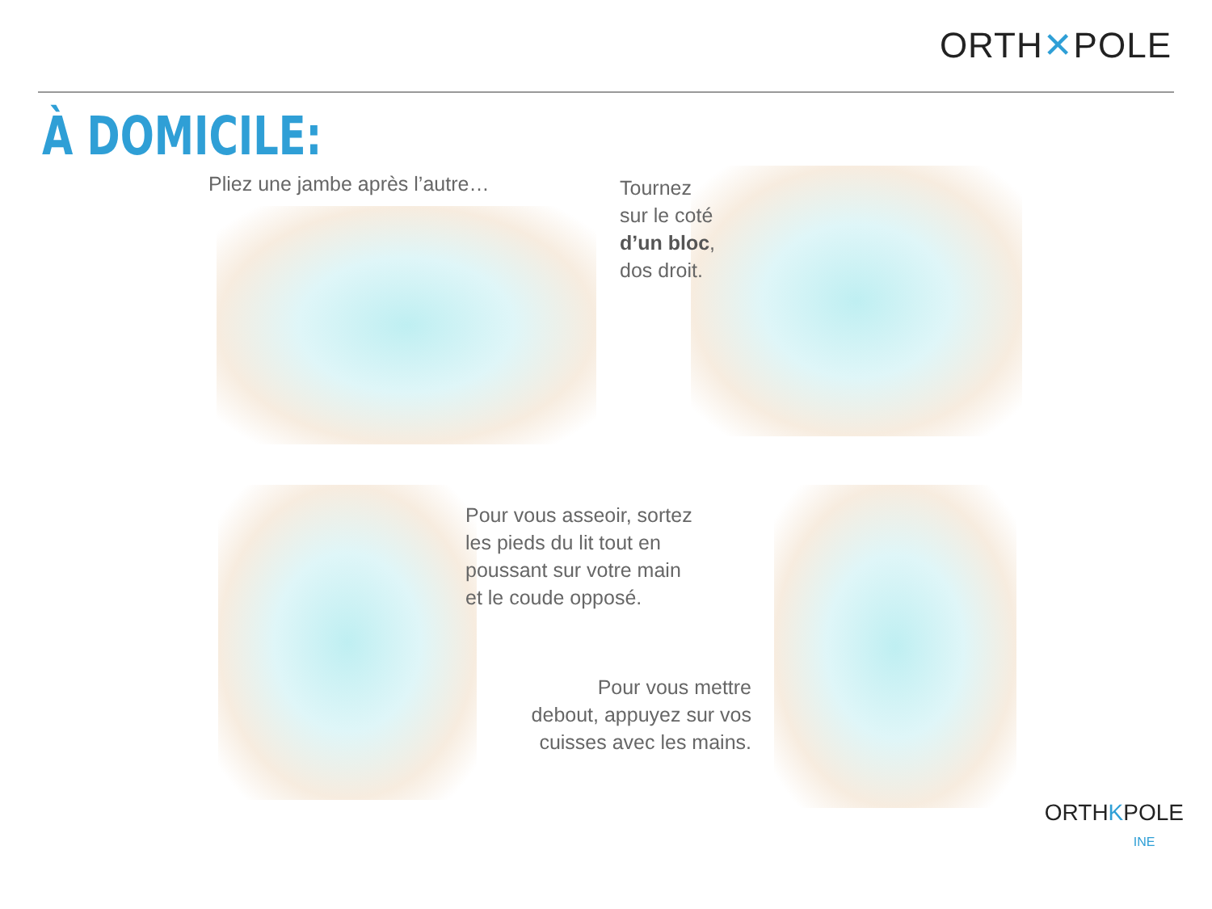ORTH✕POLE
À DOMICILE:
Pliez une jambe après l’autre…
Tournez
sur le coté
d’un bloc,
dos droit.
Pour vous asseoir, sortez
les pieds du lit tout en
poussant sur votre main
et le coude opposé.
Pour vous mettre
debout, appuyez sur vos
cuisses avec les mains.
ORTHKPOLE
INE